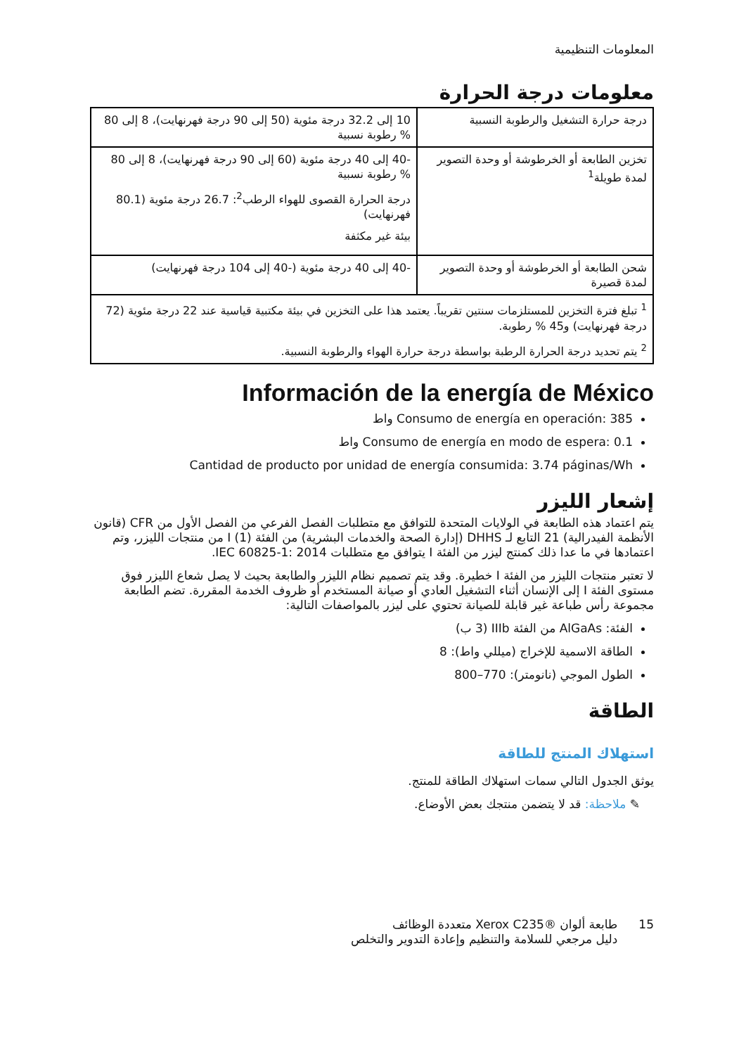المعلومات التنظيمية
معلومات درجة الحرارة
| درجة حرارة التشغيل والرطوبة النسبية | 10 إلى 32.2 درجة مئوية (50 إلى 90 درجة فهرنهايت)، 8 إلى 80 % رطوبة نسبية |
| تخزين الطابعة أو الخرطوشة أو وحدة التصوير لمدة طويلة<sup>1</sup> | -40 إلى 40 درجة مئوية (60 إلى 90 درجة فهرنهايت)، 8 إلى 80 % رطوبة نسبية درجة الحرارة القصوى للهواء الرطب<sup>2</sup>: 26.7 درجة مئوية (80.1 فهرنهايت) بيئة غير مكثفة |
| شحن الطابعة أو الخرطوشة أو وحدة التصوير لمدة قصيرة | -40 إلى 40 درجة مئوية (-40 إلى 104 درجة فهرنهايت) |
| <sup>1</sup> تبلغ فترة التخزين للمستلزمات سنتين تقريباً. يعتمد هذا على التخزين في بيئة مكتبية قياسية عند 22 درجة مئوية (72 درجة فهرنهايت) و45 % رطوبة.<sup>2</sup> يتم تحديد درجة الحرارة الرطبة بواسطة درجة حرارة الهواء والرطوبة النسبية. | |
Información de la energía de México
Consumo de energía en operación: 385 واط
Consumo de energía en modo de espera: 0.1 واط
Cantidad de producto por unidad de energía consumida: 3.74 páginas/Wh
إشعار الليزر
يتم اعتماد هذه الطابعة في الولايات المتحدة للتوافق مع متطلبات الفصل الفرعي من الفصل الأول من CFR (قانون الأنظمة الفيدرالية) 21 التابع لـ DHHS (إدارة الصحة والخدمات البشرية) من الفئة I (1) من منتجات الليزر، وتم اعتمادها في ما عدا ذلك كمنتج ليزر من الفئة I يتوافق مع متطلبات IEC 60825-1: 2014.
لا تعتبر منتجات الليزر من الفئة I خطيرة. وقد يتم تصميم نظام الليزر والطابعة بحيث لا يصل شعاع الليزر فوق مستوى الفئة I إلى الإنسان أثناء التشغيل العادي أو صيانة المستخدم أو ظروف الخدمة المقررة. تضم الطابعة مجموعة رأس طباعة غير قابلة للصيانة تحتوي على ليزر بالمواصفات التالية:
الفئة: AlGaAs من الفئة IIIb (3 ب)
الطاقة الاسمية للإخراج (ميللي واط): 8
الطول الموجي (نانومتر): 770–800
الطاقة
استهلاك المنتج للطاقة
يوثق الجدول التالي سمات استهلاك الطاقة للمنتج.
✎ ملاحظة: قد لا يتضمن منتجك بعض الأوضاع.
15 طابعة ألوان ®Xerox C235 متعددة الوظائف
دليل مرجعي للسلامة والتنظيم وإعادة التدوير والتخلص